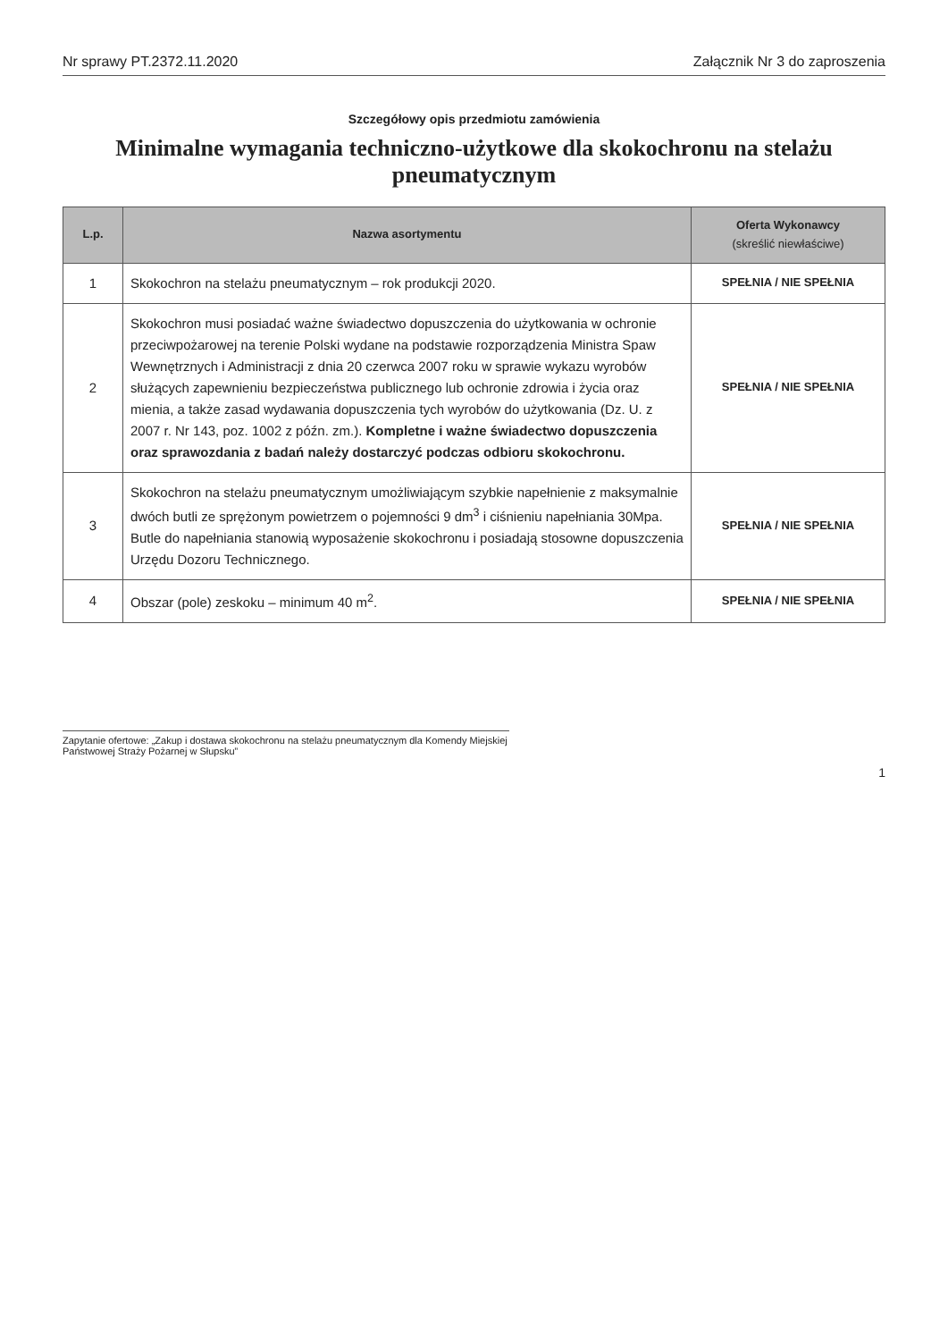Nr sprawy PT.2372.11.2020 Załącznik Nr 3 do zaproszenia
Szczegółowy opis przedmiotu zamówienia
Minimalne wymagania techniczno-użytkowe dla skokochronu na stelażu pneumatycznym
| L.p. | Nazwa asortymentu | Oferta Wykonawcy (skreślić niewłaściwe) |
| --- | --- | --- |
| 1 | Skokochron na stelażu pneumatycznym – rok produkcji 2020. | SPEŁNIA / NIE SPEŁNIA |
| 2 | Skokochron musi posiadać ważne świadectwo dopuszczenia do użytkowania w ochronie przeciwpożarowej na terenie Polski wydane na podstawie rozporządzenia Ministra Spaw Wewnętrznych i Administracji z dnia 20 czerwca 2007 roku w sprawie wykazu wyrobów służących zapewnieniu bezpieczeństwa publicznego lub ochronie zdrowia i życia oraz mienia, a także zasad wydawania dopuszczenia tych wyrobów do użytkowania (Dz. U. z 2007 r. Nr 143, poz. 1002 z późn. zm.). Kompletne i ważne świadectwo dopuszczenia oraz sprawozdania z badań należy dostarczyć podczas odbioru skokochronu. | SPEŁNIA / NIE SPEŁNIA |
| 3 | Skokochron na stelażu pneumatycznym umożliwiającym szybkie napełnienie z maksymalnie dwóch butli ze sprężonym powietrzem o pojemności 9 dm<sup>3</sup> i ciśnieniu napełniania 30Mpa. Butle do napełniania stanowią wyposażenie skokochronu i posiadają stosowne dopuszczenia Urzędu Dozoru Technicznego. | SPEŁNIA / NIE SPEŁNIA |
| 4 | Obszar (pole) zeskoku – minimum 40 m<sup>2</sup>. | SPEŁNIA / NIE SPEŁNIA |
Zapytanie ofertowe: „Zakup i dostawa skokochronu na stelażu pneumatycznym dla Komendy Miejskiej Państwowej Straży Pożarnej w Słupsku”
1